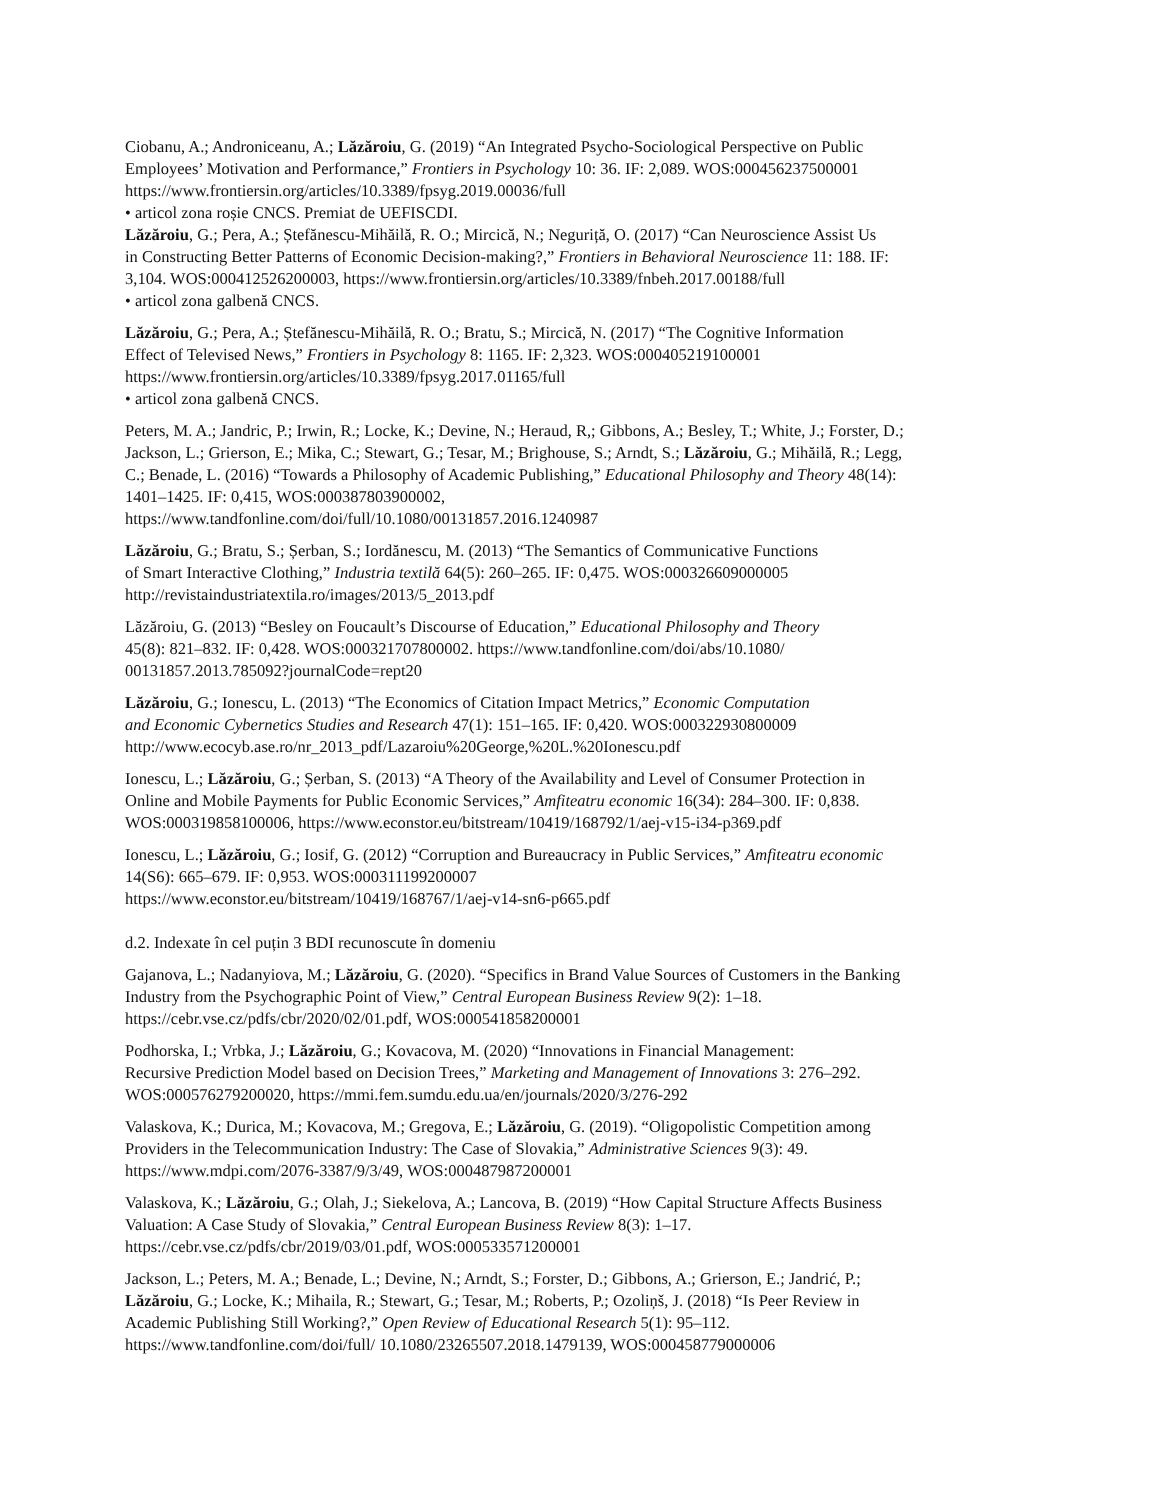Ciobanu, A.; Androniceanu, A.; Lăzăroiu, G. (2019) “An Integrated Psycho-Sociological Perspective on Public
Employees’ Motivation and Performance,” Frontiers in Psychology 10: 36. IF: 2,089. WOS:000456237500001
https://www.frontiersin.org/articles/10.3389/fpsyg.2019.00036/full
• articol zona roșie CNCS. Premiat de UEFISCDI.
Lăzăroiu, G.; Pera, A.; Ștefănescu-Mihăilă, R. O.; Mircică, N.; Neguriță, O. (2017) “Can Neuroscience Assist Us
in Constructing Better Patterns of Economic Decision-making?,” Frontiers in Behavioral Neuroscience 11: 188. IF:
3,104. WOS:000412526200003, https://www.frontiersin.org/articles/10.3389/fnbeh.2017.00188/full
• articol zona galbenă CNCS.
Lăzăroiu, G.; Pera, A.; Ștefănescu-Mihăilă, R. O.; Bratu, S.; Mircică, N. (2017) “The Cognitive Information
Effect of Televised News,” Frontiers in Psychology 8: 1165. IF: 2,323. WOS:000405219100001
https://www.frontiersin.org/articles/10.3389/fpsyg.2017.01165/full
• articol zona galbenă CNCS.
Peters, M. A.; Jandric, P.; Irwin, R.; Locke, K.; Devine, N.; Heraud, R,; Gibbons, A.; Besley, T.; White, J.; Forster, D.;
Jackson, L.; Grierson, E.; Mika, C.; Stewart, G.; Tesar, M.; Brighouse, S.; Arndt, S.; Lăzăroiu, G.; Mihăilă, R.; Legg,
C.; Benade, L. (2016) “Towards a Philosophy of Academic Publishing,” Educational Philosophy and Theory 48(14):
1401–1425. IF: 0,415, WOS:000387803900002,
https://www.tandfonline.com/doi/full/10.1080/00131857.2016.1240987
Lăzăroiu, G.; Bratu, S.; Șerban, S.; Iordănescu, M. (2013) “The Semantics of Communicative Functions
of Smart Interactive Clothing,” Industria textilă 64(5): 260–265. IF: 0,475. WOS:000326609000005
http://revistaindustriatextila.ro/images/2013/5_2013.pdf
Lăzăroiu, G. (2013) “Besley on Foucault’s Discourse of Education,” Educational Philosophy and Theory
45(8): 821–832. IF: 0,428. WOS:000321707800002. https://www.tandfonline.com/doi/abs/10.1080/
00131857.2013.785092?journalCode=rept20
Lăzăroiu, G.; Ionescu, L. (2013) “The Economics of Citation Impact Metrics,” Economic Computation
and Economic Cybernetics Studies and Research 47(1): 151–165. IF: 0,420. WOS:000322930800009
http://www.ecocyb.ase.ro/nr_2013_pdf/Lazaroiu%20George,%20L.%20Ionescu.pdf
Ionescu, L.; Lăzăroiu, G.; Șerban, S. (2013) “A Theory of the Availability and Level of Consumer Protection in
Online and Mobile Payments for Public Economic Services,” Amfiteatru economic 16(34): 284–300. IF: 0,838.
WOS:000319858100006, https://www.econstor.eu/bitstream/10419/168792/1/aej-v15-i34-p369.pdf
Ionescu, L.; Lăzăroiu, G.; Iosif, G. (2012) “Corruption and Bureaucracy in Public Services,” Amfiteatru economic
14(S6): 665–679. IF: 0,953. WOS:000311199200007
https://www.econstor.eu/bitstream/10419/168767/1/aej-v14-sn6-p665.pdf
d.2. Indexate în cel puțin 3 BDI recunoscute în domeniu
Gajanova, L.; Nadanyiova, M.; Lăzăroiu, G. (2020). “Specifics in Brand Value Sources of Customers in the Banking
Industry from the Psychographic Point of View,” Central European Business Review 9(2): 1–18.
https://cebr.vse.cz/pdfs/cbr/2020/02/01.pdf, WOS:000541858200001
Podhorska, I.; Vrbka, J.; Lăzăroiu, G.; Kovacova, M. (2020) “Innovations in Financial Management:
Recursive Prediction Model based on Decision Trees,” Marketing and Management of Innovations 3: 276–292.
WOS:000576279200020, https://mmi.fem.sumdu.edu.ua/en/journals/2020/3/276-292
Valaskova, K.; Durica, M.; Kovacova, M.; Gregova, E.; Lăzăroiu, G. (2019). “Oligopolistic Competition among
Providers in the Telecommunication Industry: The Case of Slovakia,” Administrative Sciences 9(3): 49.
https://www.mdpi.com/2076-3387/9/3/49, WOS:000487987200001
Valaskova, K.; Lăzăroiu, G.; Olah, J.; Siekelova, A.; Lancova, B. (2019) “How Capital Structure Affects Business
Valuation: A Case Study of Slovakia,” Central European Business Review 8(3): 1–17.
https://cebr.vse.cz/pdfs/cbr/2019/03/01.pdf, WOS:000533571200001
Jackson, L.; Peters, M. A.; Benade, L.; Devine, N.; Arndt, S.; Forster, D.; Gibbons, A.; Grierson, E.; Jandrić, P.;
Lăzăroiu, G.; Locke, K.; Mihaila, R.; Stewart, G.; Tesar, M.; Roberts, P.; Ozoliņš, J. (2018) “Is Peer Review in
Academic Publishing Still Working?,” Open Review of Educational Research 5(1): 95–112.
https://www.tandfonline.com/doi/full/ 10.1080/23265507.2018.1479139, WOS:000458779000006